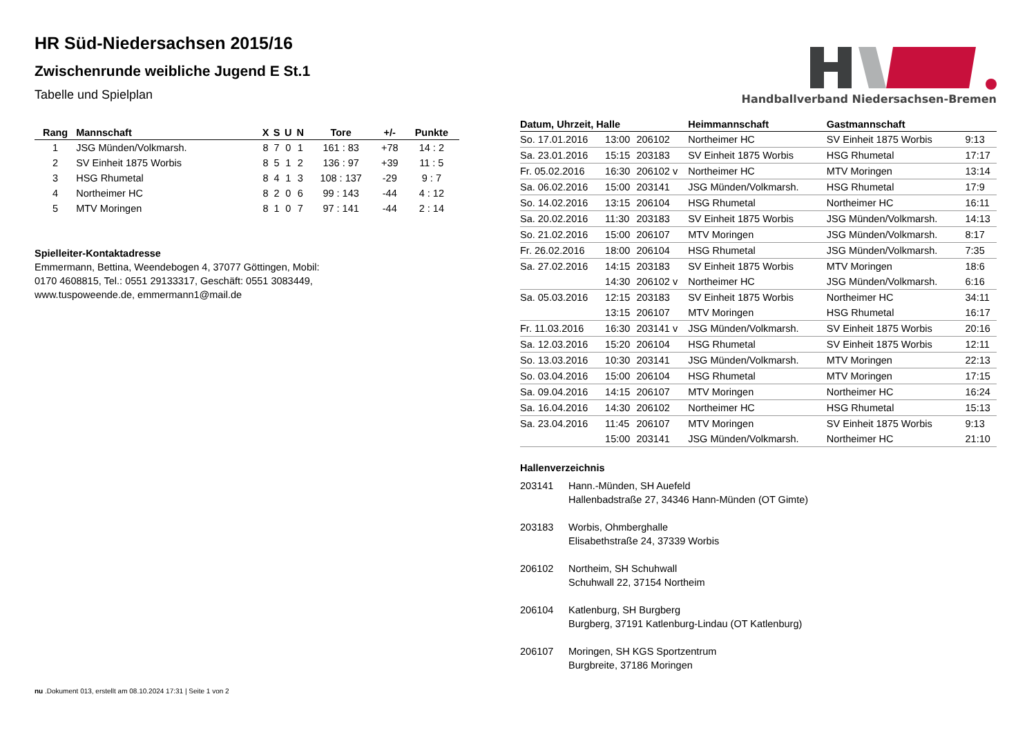HR Süd-Niedersachsen 2015/16
Zwischenrunde weibliche Jugend E St.1
Tabelle und Spielplan
| Rang | Mannschaft | X | S | U | N | Tore | +/- | Punkte |
| --- | --- | --- | --- | --- | --- | --- | --- | --- |
| 1 | JSG Münden/Volkmarsh. | 8 | 7 | 0 | 1 | 161 : 83 | +78 | 14 : 2 |
| 2 | SV Einheit 1875 Worbis | 8 | 5 | 1 | 2 | 136 : 97 | +39 | 11 : 5 |
| 3 | HSG Rhumetal | 8 | 4 | 1 | 3 | 108 : 137 | -29 | 9 : 7 |
| 4 | Northeimer HC | 8 | 2 | 0 | 6 | 99 : 143 | -44 | 4 : 12 |
| 5 | MTV Moringen | 8 | 1 | 0 | 7 | 97 : 141 | -44 | 2 : 14 |
Spielleiter-Kontaktadresse
Emmermann, Bettina, Weendebogen 4, 37077 Göttingen, Mobil:
0170 4608815, Tel.: 0551 29133317, Geschäft: 0551 3083449,
www.tuspoweende.de, emmermann1@mail.de
Handballverband Niedersachsen-Bremen
| Datum, Uhrzeit, Halle | | | Heimmannschaft | Gastmannschaft | |
| --- | --- | --- | --- | --- | --- |
| So. 17.01.2016 | 13:00 | 206102 | Northeimer HC | SV Einheit 1875 Worbis | 9:13 |
| Sa. 23.01.2016 | 15:15 | 203183 | SV Einheit 1875 Worbis | HSG Rhumetal | 17:17 |
| Fr. 05.02.2016 | 16:30 | 206102 v | Northeimer HC | MTV Moringen | 13:14 |
| Sa. 06.02.2016 | 15:00 | 203141 | JSG Münden/Volkmarsh. | HSG Rhumetal | 17:9 |
| So. 14.02.2016 | 13:15 | 206104 | HSG Rhumetal | Northeimer HC | 16:11 |
| Sa. 20.02.2016 | 11:30 | 203183 | SV Einheit 1875 Worbis | JSG Münden/Volkmarsh. | 14:13 |
| So. 21.02.2016 | 15:00 | 206107 | MTV Moringen | JSG Münden/Volkmarsh. | 8:17 |
| Fr. 26.02.2016 | 18:00 | 206104 | HSG Rhumetal | JSG Münden/Volkmarsh. | 7:35 |
| Sa. 27.02.2016 | 14:15 | 203183 | SV Einheit 1875 Worbis | MTV Moringen | 18:6 |
| | 14:30 | 206102 v | Northeimer HC | JSG Münden/Volkmarsh. | 6:16 |
| Sa. 05.03.2016 | 12:15 | 203183 | SV Einheit 1875 Worbis | Northeimer HC | 34:11 |
| | 13:15 | 206107 | MTV Moringen | HSG Rhumetal | 16:17 |
| Fr. 11.03.2016 | 16:30 | 203141 v | JSG Münden/Volkmarsh. | SV Einheit 1875 Worbis | 20:16 |
| Sa. 12.03.2016 | 15:20 | 206104 | HSG Rhumetal | SV Einheit 1875 Worbis | 12:11 |
| So. 13.03.2016 | 10:30 | 203141 | JSG Münden/Volkmarsh. | MTV Moringen | 22:13 |
| So. 03.04.2016 | 15:00 | 206104 | HSG Rhumetal | MTV Moringen | 17:15 |
| Sa. 09.04.2016 | 14:15 | 206107 | MTV Moringen | Northeimer HC | 16:24 |
| Sa. 16.04.2016 | 14:30 | 206102 | Northeimer HC | HSG Rhumetal | 15:13 |
| Sa. 23.04.2016 | 11:45 | 206107 | MTV Moringen | SV Einheit 1875 Worbis | 9:13 |
| | 15:00 | 203141 | JSG Münden/Volkmarsh. | Northeimer HC | 21:10 |
Hallenverzeichnis
| 203141 | Hann.-Münden, SH Auefeld Hallenbadstraße 27, 34346 Hann-Münden (OT Gimte) |
| 203183 | Worbis, Ohmberghalle Elisabethstraße 24, 37339 Worbis |
| 206102 | Northeim, SH Schuhwall Schuhwall 22, 37154 Northeim |
| 206104 | Katlenburg, SH Burgberg Burgberg, 37191 Katlenburg-Lindau (OT Katlenburg) |
| 206107 | Moringen, SH KGS Sportzentrum Burgbreite, 37186 Moringen |
nu .Dokument 013, erstellt am 08.10.2024 17:31 | Seite 1 von 2